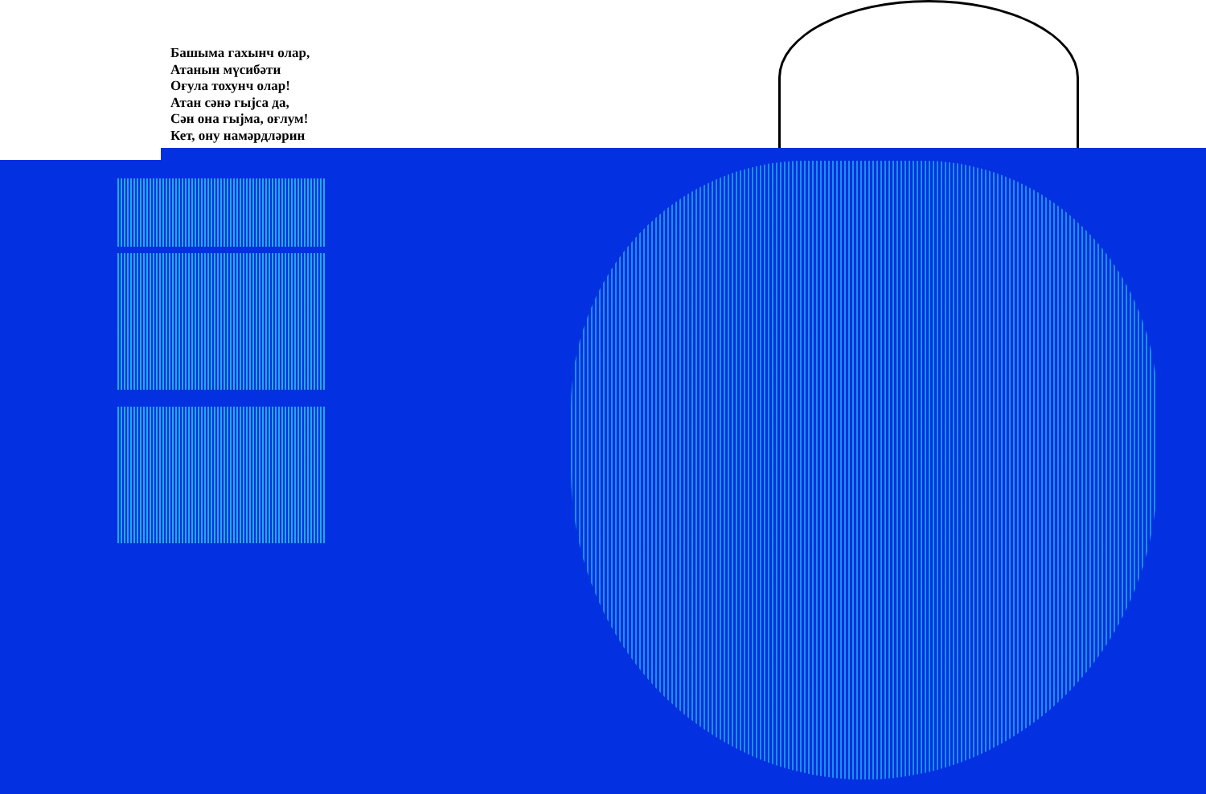Башыма гахынч олар,
Атанын мүсибәти
Оғула тохунч олар!
Атан сәнә гыјса да,
Сән она гыјма, оғлум!
Кет, ону намәрдләрин